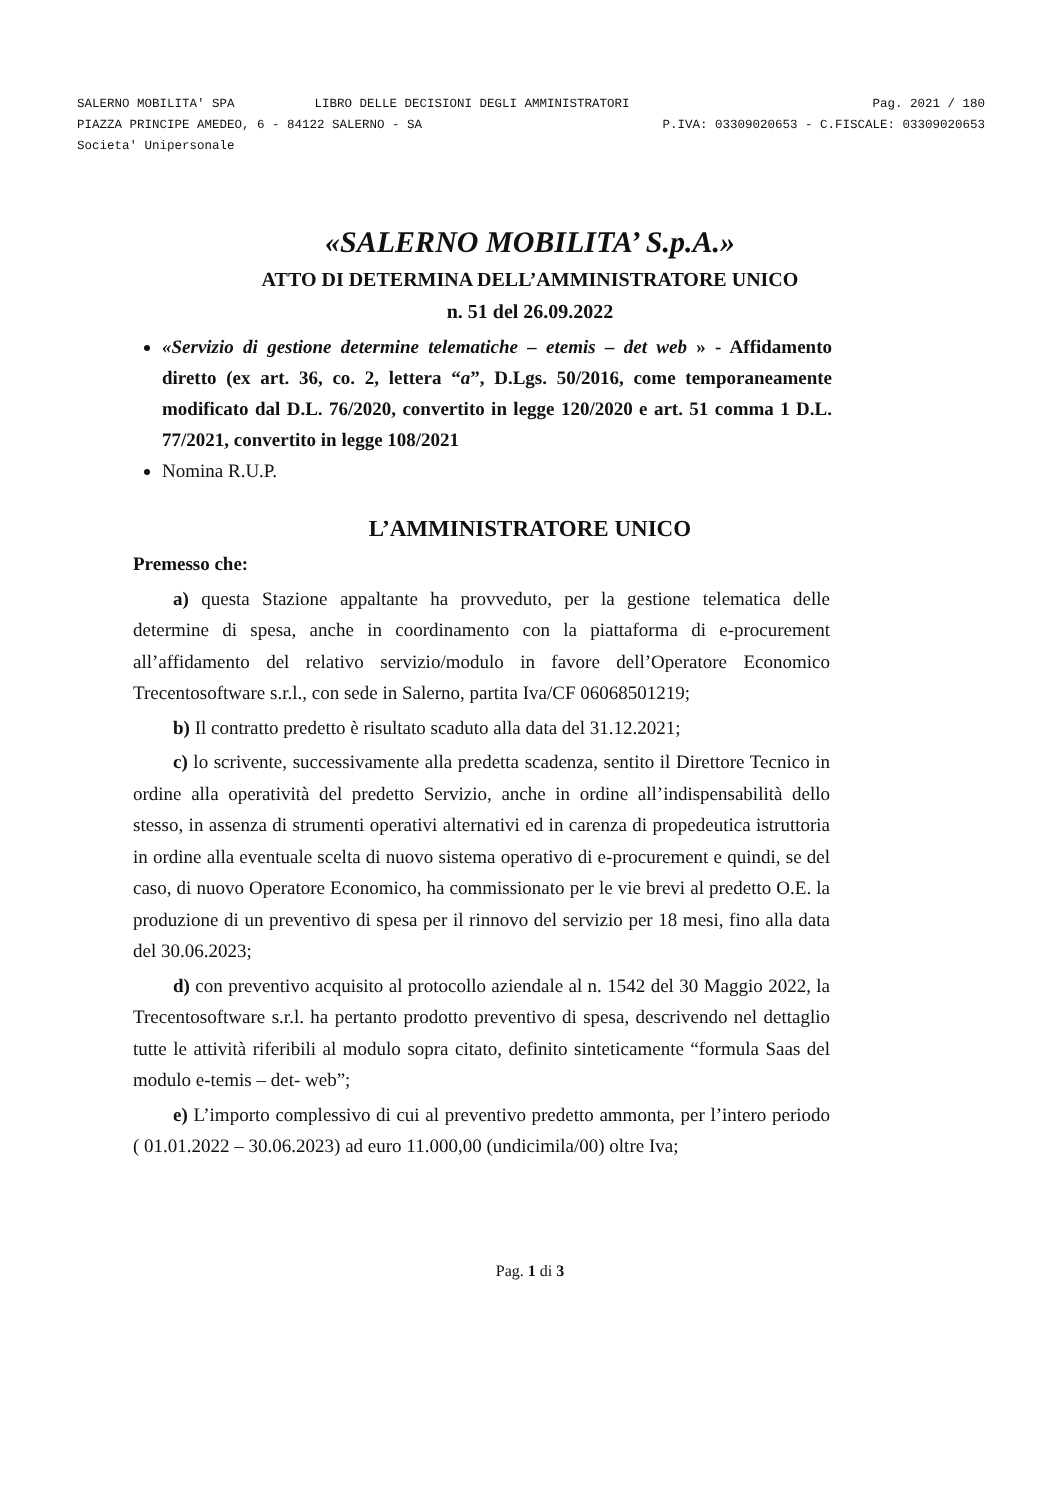SALERNO MOBILITA' SPA LIBRO DELLE DECISIONI DEGLI AMMINISTRATORI Pag. 2021 / 180
PIAZZA PRINCIPE AMEDEO, 6 - 84122 SALERNO - SA P.IVA: 03309020653 - C.FISCALE: 03309020653
Societa' Unipersonale
«SALERNO MOBILITA’ S.p.A.»
ATTO DI DETERMINA DELL’AMMINISTRATORE UNICO
n. 51 del 26.09.2022
«Servizio di gestione determine telematiche – etemis – det web » - Affidamento diretto (ex art. 36, co. 2, lettera “a”, D.Lgs. 50/2016, come temporaneamente modificato dal D.L. 76/2020, convertito in legge 120/2020 e art. 51 comma 1 D.L. 77/2021, convertito in legge 108/2021
Nomina R.U.P.
L’AMMINISTRATORE UNICO
Premesso che:
a) questa Stazione appaltante ha provveduto, per la gestione telematica delle determine di spesa, anche in coordinamento con la piattaforma di e-procurement all’affidamento del relativo servizio/modulo in favore dell’Operatore Economico Trecentosoftware s.r.l., con sede in Salerno, partita Iva/CF 06068501219;
b) Il contratto predetto è risultato scaduto alla data del 31.12.2021;
c) lo scrivente, successivamente alla predetta scadenza, sentito il Direttore Tecnico in ordine alla operatività del predetto Servizio, anche in ordine all’indispensabilità dello stesso, in assenza di strumenti operativi alternativi ed in carenza di propedeutica istruttoria in ordine alla eventuale scelta di nuovo sistema operativo di e-procurement e quindi, se del caso, di nuovo Operatore Economico, ha commissionato per le vie brevi al predetto O.E. la produzione di un preventivo di spesa per il rinnovo del servizio per 18 mesi, fino alla data del 30.06.2023;
d) con preventivo acquisito al protocollo aziendale al n. 1542 del 30 Maggio 2022, la Trecentosoftware s.r.l. ha pertanto prodotto preventivo di spesa, descrivendo nel dettaglio tutte le attività riferibili al modulo sopra citato, definito sinteticamente “formula Saas del modulo e-temis – det- web”;
e) L’importo complessivo di cui al preventivo predetto ammonta, per l’intero periodo ( 01.01.2022 – 30.06.2023) ad euro 11.000,00 (undicimila/00) oltre Iva;
Pag. 1 di 3